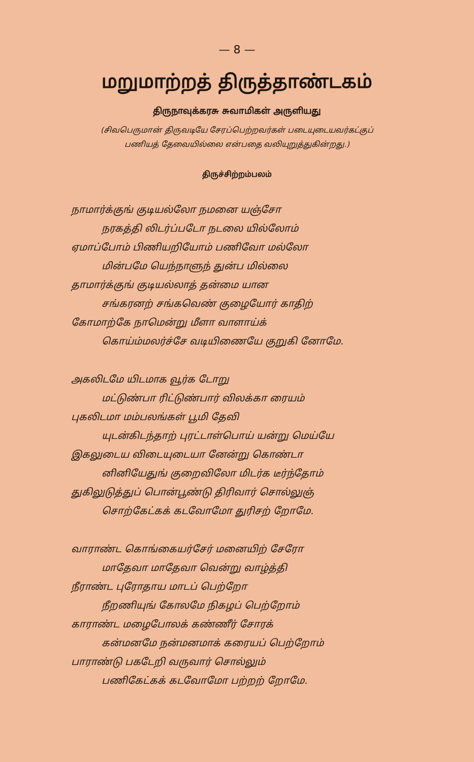— 8 —
மறுமாற்றத் திருத்தாண்டகம்
திருநாவுக்கரசு சுவாமிகள் அருளியது
(சிவபெருமான் திருவடியே சேரப்பெற்றவர்கள் படையுடையவர்கட்குப்
பணியத் தேவையில்லை என்பதை வலியுறுத்துகின்றது.)
திருச்சிற்றம்பலம்
நாமார்க்குங் குடியல்லோ நமனை யஞ்சோ
நரகத்தி லிடர்ப்படோ நடலை யில்லோம்
ஏமாப்போம் பிணியறியோம் பணிவோ மல்லோ
மின்பமே யெந்நாளுந் துன்ப மில்லை
தாமார்க்குங் குடியல்லாத் தன்மை யான
சங்கரனற் சங்கவெண் குழையோர் காதிற்
கோமாற்கே நாமென்று மீளா வாளாய்க்
கொய்ம்மலர்ச்சே வடியிணையே குறுகி னோமே.
அகலிடமே யிடமாக வூர்க டோறு
மட்டுண்பா ரிட்டுண்பார் விலக்கா ரையம்
புகலிடமா மம்பலங்கள் பூமி தேவி
யுடன்கிடந்தாற் புரட்டாள்பொய் யன்று மெய்யே
இகலுடைய விடையுடையா னேன்று கொண்டா
னினியேதுங் குறைவிலோ மிடர்க டீர்ந்தோம்
துகிலுடுத்துப் பொன்பூண்டு திரிவார் சொல்லுஞ்
சொற்கேட்கக் கடவோமோ துரிசற் றோமே.
வாராண்ட கொங்கையர்சேர் மனையிற் சேரோ
மாதேவா மாதேவா வென்று வாழ்த்தி
நீராண்ட புரோதாய மாடப் பெற்றோ
நீறணியுங் கோலமே நிகழப் பெற்றோம்
காராண்ட மழைபோலக் கண்ணீர் சோரக்
கன்மனமே நன்மனமாக் கரையப் பெற்றோம்
பாராண்டு பகடேறி வருவார் சொல்லும்
பணிகேட்கக் கடவோமோ பற்றற் றோமே.